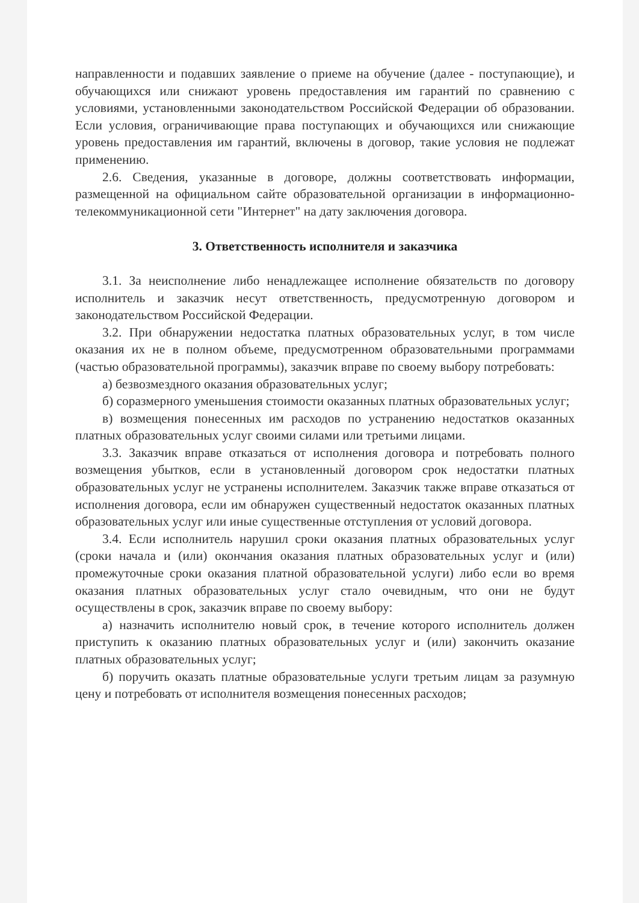направленности и подавших заявление о приеме на обучение (далее - поступающие), и обучающихся или снижают уровень предоставления им гарантий по сравнению с условиями, установленными законодательством Российской Федерации об образовании. Если условия, ограничивающие права поступающих и обучающихся или снижающие уровень предоставления им гарантий, включены в договор, такие условия не подлежат применению.
2.6. Сведения, указанные в договоре, должны соответствовать информации, размещенной на официальном сайте образовательной организации в информационно-телекоммуникационной сети "Интернет" на дату заключения договора.
3. Ответственность исполнителя и заказчика
3.1. За неисполнение либо ненадлежащее исполнение обязательств по договору исполнитель и заказчик несут ответственность, предусмотренную договором и законодательством Российской Федерации.
3.2. При обнаружении недостатка платных образовательных услуг, в том числе оказания их не в полном объеме, предусмотренном образовательными программами (частью образовательной программы), заказчик вправе по своему выбору потребовать:
а) безвозмездного оказания образовательных услуг;
б) соразмерного уменьшения стоимости оказанных платных образовательных услуг;
в) возмещения понесенных им расходов по устранению недостатков оказанных платных образовательных услуг своими силами или третьими лицами.
3.3. Заказчик вправе отказаться от исполнения договора и потребовать полного возмещения убытков, если в установленный договором срок недостатки платных образовательных услуг не устранены исполнителем. Заказчик также вправе отказаться от исполнения договора, если им обнаружен существенный недостаток оказанных платных образовательных услуг или иные существенные отступления от условий договора.
3.4. Если исполнитель нарушил сроки оказания платных образовательных услуг (сроки начала и (или) окончания оказания платных образовательных услуг и (или) промежуточные сроки оказания платной образовательной услуги) либо если во время оказания платных образовательных услуг стало очевидным, что они не будут осуществлены в срок, заказчик вправе по своему выбору:
а) назначить исполнителю новый срок, в течение которого исполнитель должен приступить к оказанию платных образовательных услуг и (или) закончить оказание платных образовательных услуг;
б) поручить оказать платные образовательные услуги третьим лицам за разумную цену и потребовать от исполнителя возмещения понесенных расходов;